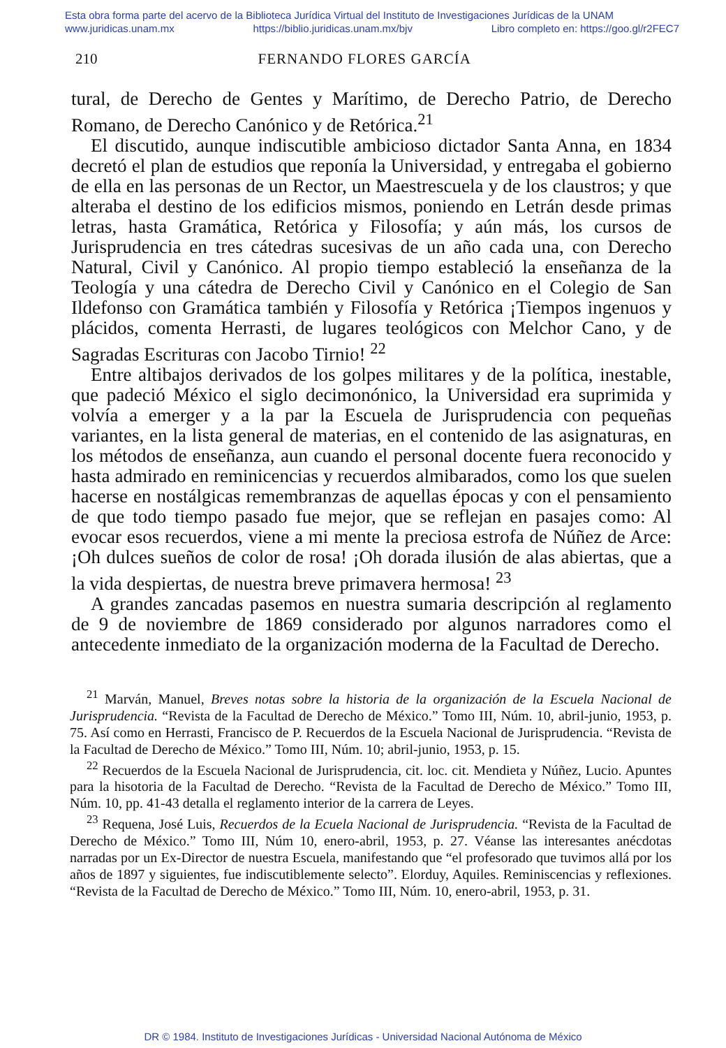Esta obra forma parte del acervo de la Biblioteca Jurídica Virtual del Instituto de Investigaciones Jurídicas de la UNAM
www.juridicas.unam.mx https://biblio.juridicas.unam.mx/bjv Libro completo en: https://goo.gl/r2FEC7
210 FERNANDO FLORES GARCÍA
tural, de Derecho de Gentes y Marítimo, de Derecho Patrio, de Derecho Romano, de Derecho Canónico y de Retórica.<sup>21</sup>
El discutido, aunque indiscutible ambicioso dictador Santa Anna, en 1834 decretó el plan de estudios que reponía la Universidad, y entregaba el gobierno de ella en las personas de un Rector, un Maestrescuela y de los claustros; y que alteraba el destino de los edificios mismos, poniendo en Letrán desde primas letras, hasta Gramática, Retórica y Filosofía; y aún más, los cursos de Jurisprudencia en tres cátedras sucesivas de un año cada una, con Derecho Natural, Civil y Canónico. Al propio tiempo estableció la enseñanza de la Teología y una cátedra de Derecho Civil y Canónico en el Colegio de San Ildefonso con Gramática también y Filosofía y Retórica ¡Tiempos ingenuos y plácidos, comenta Herrasti, de lugares teológicos con Melchor Cano, y de Sagradas Escrituras con Jacobo Tirnio! <sup>22</sup>
Entre altibajos derivados de los golpes militares y de la política, inestable, que padeció México el siglo decimonónico, la Universidad era suprimida y volvía a emerger y a la par la Escuela de Jurisprudencia con pequeñas variantes, en la lista general de materias, en el contenido de las asignaturas, en los métodos de enseñanza, aun cuando el personal docente fuera reconocido y hasta admirado en reminicencias y recuerdos almibarados, como los que suelen hacerse en nostálgicas remembranzas de aquellas épocas y con el pensamiento de que todo tiempo pasado fue mejor, que se reflejan en pasajes como: Al evocar esos recuerdos, viene a mi mente la preciosa estrofa de Núñez de Arce: ¡Oh dulces sueños de color de rosa! ¡Oh dorada ilusión de alas abiertas, que a la vida despiertas, de nuestra breve primavera hermosa! <sup>23</sup>
A grandes zancadas pasemos en nuestra sumaria descripción al reglamento de 9 de noviembre de 1869 considerado por algunos narradores como el antecedente inmediato de la organización moderna de la Facultad de Derecho.
<sup>21</sup> Marván, Manuel, Breves notas sobre la historia de la organización de la Escuela Nacional de Jurisprudencia. “Revista de la Facultad de Derecho de México.” Tomo III, Núm. 10, abril-junio, 1953, p. 75. Así como en Herrasti, Francisco de P. Recuerdos de la Escuela Nacional de Jurisprudencia. “Revista de la Facultad de Derecho de México.” Tomo III, Núm. 10; abril-junio, 1953, p. 15.
<sup>22</sup> Recuerdos de la Escuela Nacional de Jurisprudencia, cit. loc. cit. Mendieta y Núñez, Lucio. Apuntes para la hisotoria de la Facultad de Derecho. “Revista de la Facultad de Derecho de México.” Tomo III, Núm. 10, pp. 41-43 detalla el reglamento interior de la carrera de Leyes.
<sup>23</sup> Requena, José Luis, Recuerdos de la Ecuela Nacional de Jurisprudencia. “Revista de la Facultad de Derecho de México.” Tomo III, Núm 10, enero-abril, 1953, p. 27. Véanse las interesantes anécdotas narradas por un Ex-Director de nuestra Escuela, manifestando que “el profesorado que tuvimos allá por los años de 1897 y siguientes, fue indiscutiblemente selecto”. Elorduy, Aquiles. Reminiscencias y reflexiones. “Revista de la Facultad de Derecho de México.” Tomo III, Núm. 10, enero-abril, 1953, p. 31.
DR © 1984. Instituto de Investigaciones Jurídicas - Universidad Nacional Autónoma de México